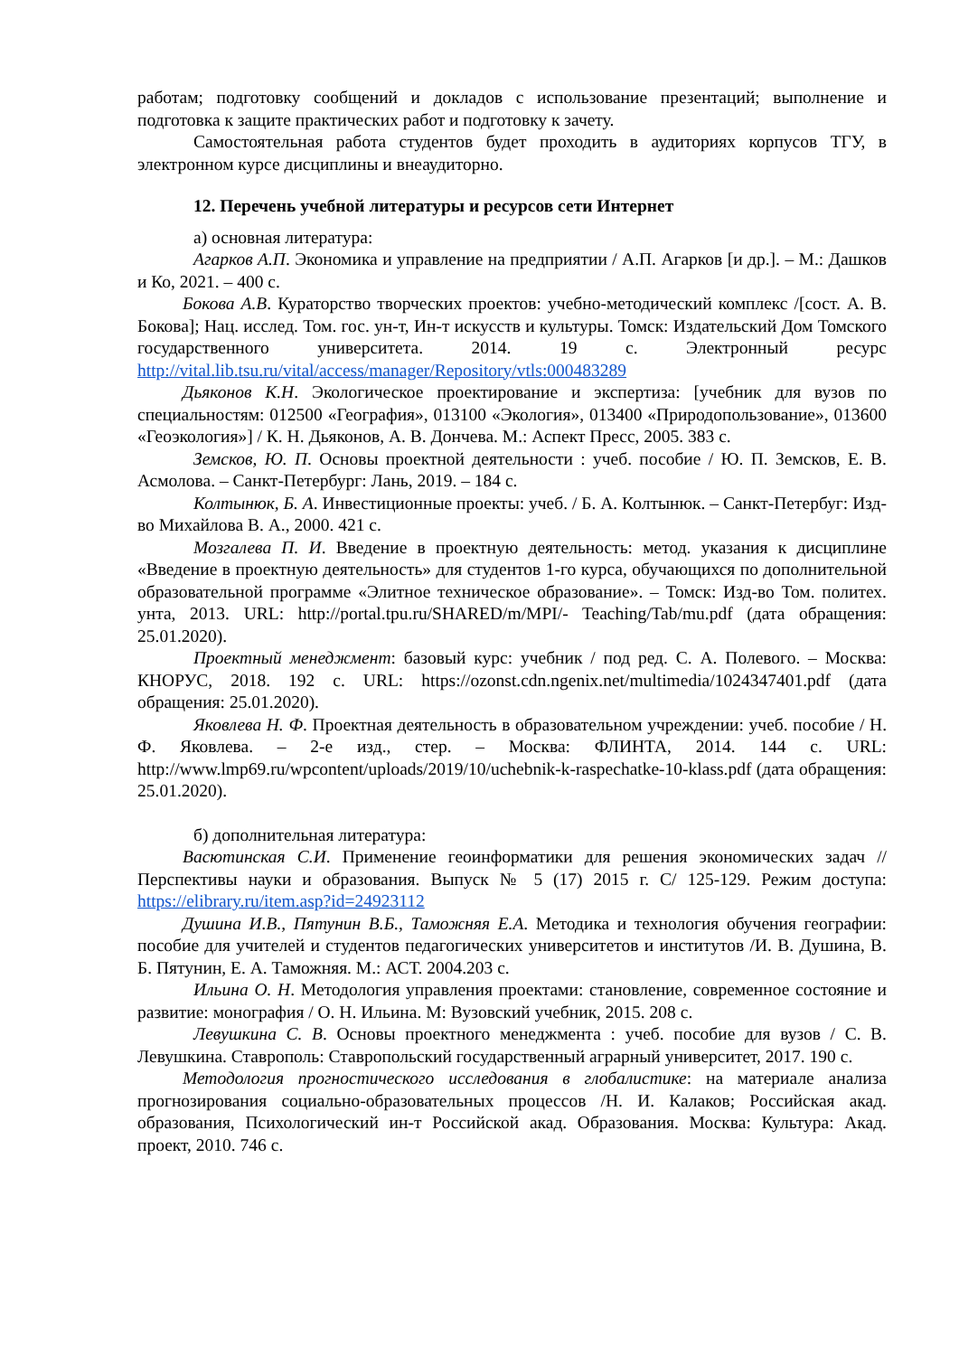работам; подготовку сообщений и докладов с использование презентаций; выполнение и подготовка к защите практических работ и подготовку к зачету.
Самостоятельная работа студентов будет проходить в аудиториях корпусов ТГУ, в электронном курсе дисциплины и внеаудиторно.
12. Перечень учебной литературы и ресурсов сети Интернет
а) основная литература:
Агарков А.П. Экономика и управление на предприятии / А.П. Агарков [и др.]. – М.: Дашков и Ко, 2021. – 400 с.
Бокова А.В. Кураторство творческих проектов: учебно-методический комплекс /[сост. А. В. Бокова]; Нац. исслед. Том. гос. ун-т, Ин-т искусств и культуры. Томск: Издательский Дом Томского государственного университета. 2014. 19 с. Электронный ресурс http://vital.lib.tsu.ru/vital/access/manager/Repository/vtls:000483289
Дьяконов К.Н. Экологическое проектирование и экспертиза: [учебник для вузов по специальностям: 012500 «География», 013100 «Экология», 013400 «Природопользование», 013600 «Геоэкология»] / К. Н. Дьяконов, А. В. Дончева. М.: Аспект Пресс, 2005. 383 с.
Земсков, Ю. П. Основы проектной деятельности : учеб. пособие / Ю. П. Земсков, Е. В. Асмолова. – Санкт-Петербург: Лань, 2019. – 184 с.
Колтынюк, Б. А. Инвестиционные проекты: учеб. / Б. А. Колтынюк. – Санкт-Петербуг: Изд-во Михайлова В. А., 2000. 421 с.
Мозгалева П. И. Введение в проектную деятельность: метод. указания к дисциплине «Введение в проектную деятельность» для студентов 1-го курса, обучающихся по дополнительной образовательной программе «Элитное техническое образование». – Томск: Изд-во Том. политех. унта, 2013. URL: http://portal.tpu.ru/SHARED/m/MPI/- Teaching/Tab/mu.pdf (дата обращения: 25.01.2020).
Проектный менеджмент: базовый курс: учебник / под ред. С. А. Полевого. – Москва: КНОРУС, 2018. 192 с. URL: https://ozonst.cdn.ngenix.net/multimedia/1024347401.pdf (дата обращения: 25.01.2020).
Яковлева Н. Ф. Проектная деятельность в образовательном учреждении: учеб. пособие / Н. Ф. Яковлева. – 2-е изд., стер. – Москва: ФЛИНТА, 2014. 144 с. URL: http://www.lmp69.ru/wpcontent/uploads/2019/10/uchebnik-k-raspechatke-10-klass.pdf (дата обращения: 25.01.2020).
б) дополнительная литература:
Васютинская С.И. Применение геоинформатики для решения экономических задач // Перспективы науки и образования. Выпуск № 5 (17) 2015 г. С/ 125-129. Режим доступа: https://elibrary.ru/item.asp?id=24923112
Душина И.В., Пятунин В.Б., Таможняя Е.А. Методика и технология обучения географии: пособие для учителей и студентов педагогических университетов и институтов /И. В. Душина, В. Б. Пятунин, Е. А. Таможняя. М.: АСТ. 2004.203 с.
Ильина О. Н. Методология управления проектами: становление, современное состояние и развитие: монография / О. Н. Ильина. М: Вузовский учебник, 2015. 208 с.
Левушкина С. В. Основы проектного менеджмента : учеб. пособие для вузов / С. В. Левушкина. Ставрополь: Ставропольский государственный аграрный университет, 2017. 190 с.
Методология прогностического исследования в глобалистике: на материале анализа прогнозирования социально-образовательных процессов /Н. И. Калаков; Российская акад. образования, Психологический ин-т Российской акад. Образования. Москва: Культура: Акад. проект, 2010. 746 с.